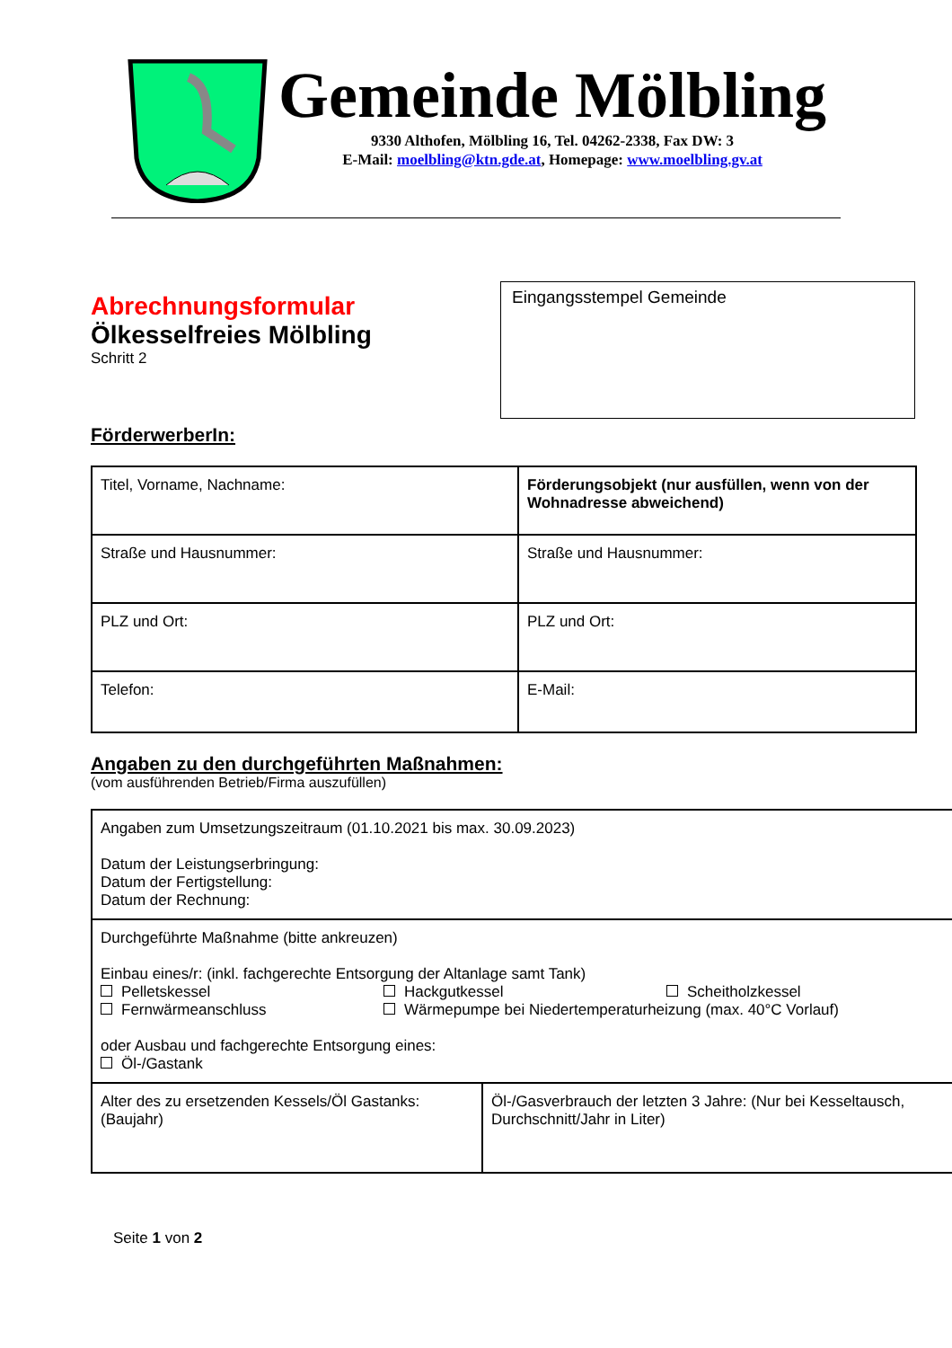Gemeinde Mölbling
9330 Althofen, Mölbling 16, Tel. 04262-2338, Fax DW: 3
E-Mail: moelbling@ktn.gde.at, Homepage: www.moelbling.gv.at
Abrechnungsformular
Ölkesselfreies Mölbling
Schritt 2
Eingangsstempel Gemeinde
FörderwerberIn:
| Titel, Vorname, Nachname: | Förderungsobjekt (nur ausfüllen, wenn von der Wohnadresse abweichend) |
| Straße und Hausnummer: | Straße und Hausnummer: |
| PLZ und Ort: | PLZ und Ort: |
| Telefon: | E-Mail: |
Angaben zu den durchgeführten Maßnahmen:
(vom ausführenden Betrieb/Firma auszufüllen)
| Angaben zum Umsetzungszeitraum (01.10.2021 bis max. 30.09.2023) Datum der Leistungserbringung: Datum der Fertigstellung: Datum der Rechnung: | |
| Durchgeführte Maßnahme (bitte ankreuzen) Einbau eines/r: (inkl. fachgerechte Entsorgung der Altanlage samt Tank) Pelletskessel Hackgutkessel Scheitholzkessel Fernwärmeanschluss Wärmepumpe bei Niedertemperaturheizung (max. 40°C Vorlauf) oder Ausbau und fachgerechte Entsorgung eines: Öl-/Gastank | |
| Alter des zu ersetzenden Kessels/Öl Gastanks: (Baujahr) | Öl-/Gasverbrauch der letzten 3 Jahre: (Nur bei Kesseltausch, Durchschnitt/Jahr in Liter) |
Seite 1 von 2